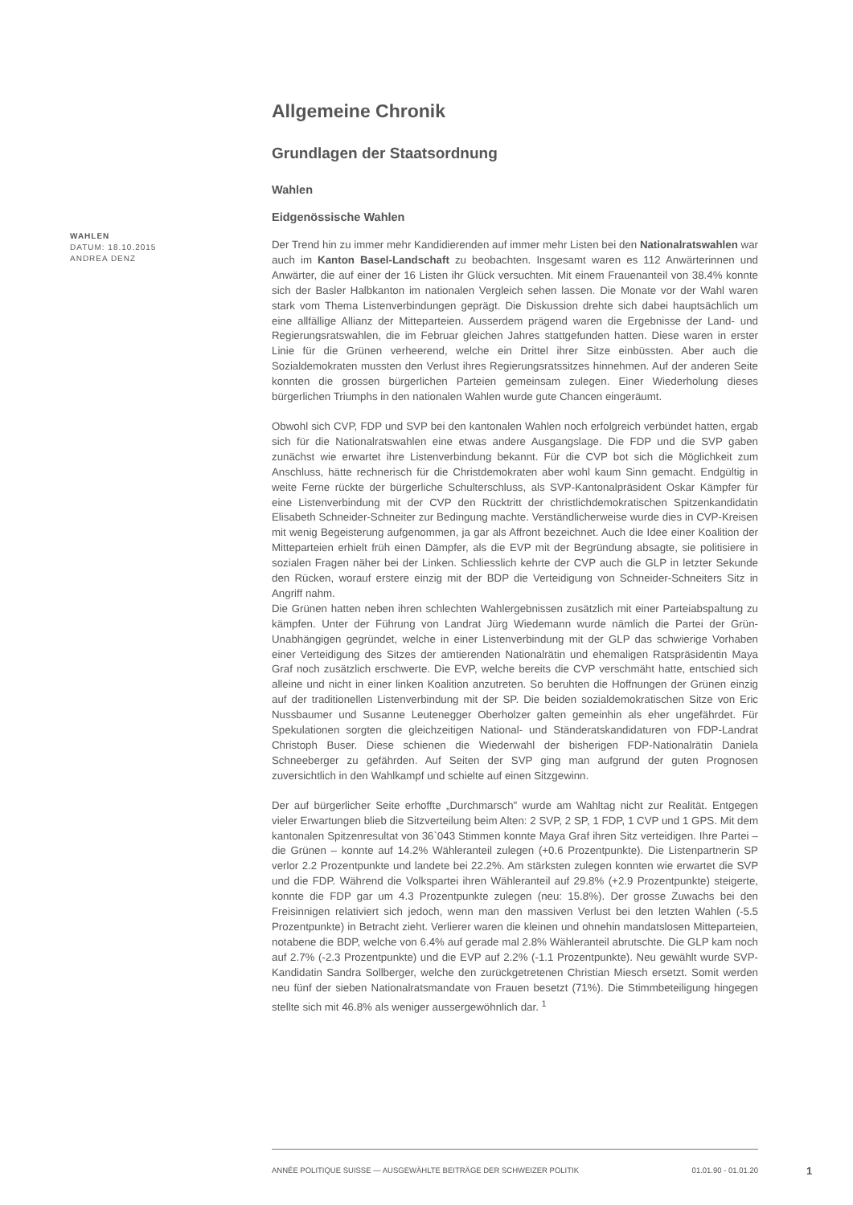WAHLEN
DATUM: 18.10.2015
ANDREA DENZ
Allgemeine Chronik
Grundlagen der Staatsordnung
Wahlen
Eidgenössische Wahlen
Der Trend hin zu immer mehr Kandidierenden auf immer mehr Listen bei den Nationalratswahlen war auch im Kanton Basel-Landschaft zu beobachten. Insgesamt waren es 112 Anwärterinnen und Anwärter, die auf einer der 16 Listen ihr Glück versuchten. Mit einem Frauenanteil von 38.4% konnte sich der Basler Halbkanton im nationalen Vergleich sehen lassen. Die Monate vor der Wahl waren stark vom Thema Listenverbindungen geprägt. Die Diskussion drehte sich dabei hauptsächlich um eine allfällige Allianz der Mitteparteien. Ausserdem prägend waren die Ergebnisse der Land- und Regierungsratswahlen, die im Februar gleichen Jahres stattgefunden hatten. Diese waren in erster Linie für die Grünen verheerend, welche ein Drittel ihrer Sitze einbüssten. Aber auch die Sozialdemokraten mussten den Verlust ihres Regierungsratssitzes hinnehmen. Auf der anderen Seite konnten die grossen bürgerlichen Parteien gemeinsam zulegen. Einer Wiederholung dieses bürgerlichen Triumphs in den nationalen Wahlen wurde gute Chancen eingeräumt.
Obwohl sich CVP, FDP und SVP bei den kantonalen Wahlen noch erfolgreich verbündet hatten, ergab sich für die Nationalratswahlen eine etwas andere Ausgangslage. Die FDP und die SVP gaben zunächst wie erwartet ihre Listenverbindung bekannt. Für die CVP bot sich die Möglichkeit zum Anschluss, hätte rechnerisch für die Christdemokraten aber wohl kaum Sinn gemacht. Endgültig in weite Ferne rückte der bürgerliche Schulterschluss, als SVP-Kantonalpräsident Oskar Kämpfer für eine Listenverbindung mit der CVP den Rücktritt der christlichdemokratischen Spitzenkandidatin Elisabeth Schneider-Schneiter zur Bedingung machte. Verständlicherweise wurde dies in CVP-Kreisen mit wenig Begeisterung aufgenommen, ja gar als Affront bezeichnet. Auch die Idee einer Koalition der Mitteparteien erhielt früh einen Dämpfer, als die EVP mit der Begründung absagte, sie politisiere in sozialen Fragen näher bei der Linken. Schliesslich kehrte der CVP auch die GLP in letzter Sekunde den Rücken, worauf erstere einzig mit der BDP die Verteidigung von Schneider-Schneiters Sitz in Angriff nahm.
Die Grünen hatten neben ihren schlechten Wahlergebnissen zusätzlich mit einer Parteiabspaltung zu kämpfen. Unter der Führung von Landrat Jürg Wiedemann wurde nämlich die Partei der Grün-Unabhängigen gegründet, welche in einer Listenverbindung mit der GLP das schwierige Vorhaben einer Verteidigung des Sitzes der amtierenden Nationalrätin und ehemaligen Ratspräsidentin Maya Graf noch zusätzlich erschwerte. Die EVP, welche bereits die CVP verschmäht hatte, entschied sich alleine und nicht in einer linken Koalition anzutreten. So beruhten die Hoffnungen der Grünen einzig auf der traditionellen Listenverbindung mit der SP. Die beiden sozialdemokratischen Sitze von Eric Nussbaumer und Susanne Leutenegger Oberholzer galten gemeinhin als eher ungefährdet. Für Spekulationen sorgten die gleichzeitigen National- und Ständeratskandidaturen von FDP-Landrat Christoph Buser. Diese schienen die Wiederwahl der bisherigen FDP-Nationalrätin Daniela Schneeberger zu gefährden. Auf Seiten der SVP ging man aufgrund der guten Prognosen zuversichtlich in den Wahlkampf und schielte auf einen Sitzgewinn.
Der auf bürgerlicher Seite erhoffte „Durchmarsch" wurde am Wahltag nicht zur Realität. Entgegen vieler Erwartungen blieb die Sitzverteilung beim Alten: 2 SVP, 2 SP, 1 FDP, 1 CVP und 1 GPS. Mit dem kantonalen Spitzenresultat von 36`043 Stimmen konnte Maya Graf ihren Sitz verteidigen. Ihre Partei – die Grünen – konnte auf 14.2% Wähleranteil zulegen (+0.6 Prozentpunkte). Die Listenpartnerin SP verlor 2.2 Prozentpunkte und landete bei 22.2%. Am stärksten zulegen konnten wie erwartet die SVP und die FDP. Während die Volkspartei ihren Wähleranteil auf 29.8% (+2.9 Prozentpunkte) steigerte, konnte die FDP gar um 4.3 Prozentpunkte zulegen (neu: 15.8%). Der grosse Zuwachs bei den Freisinnigen relativiert sich jedoch, wenn man den massiven Verlust bei den letzten Wahlen (-5.5 Prozentpunkte) in Betracht zieht. Verlierer waren die kleinen und ohnehin mandatslosen Mitteparteien, notabene die BDP, welche von 6.4% auf gerade mal 2.8% Wähleranteil abrutschte. Die GLP kam noch auf 2.7% (-2.3 Prozentpunkte) und die EVP auf 2.2% (-1.1 Prozentpunkte). Neu gewählt wurde SVP-Kandidatin Sandra Sollberger, welche den zurückgetretenen Christian Miesch ersetzt. Somit werden neu fünf der sieben Nationalratsmandate von Frauen besetzt (71%). Die Stimmbeteiligung hingegen stellte sich mit 46.8% als weniger aussergewöhnlich dar. <sup>1</sup>
ANNÉE POLITIQUE SUISSE — AUSGEWÄHLTE BEITRÄGE DER SCHWEIZER POLITIK 01.01.90 - 01.01.20
1